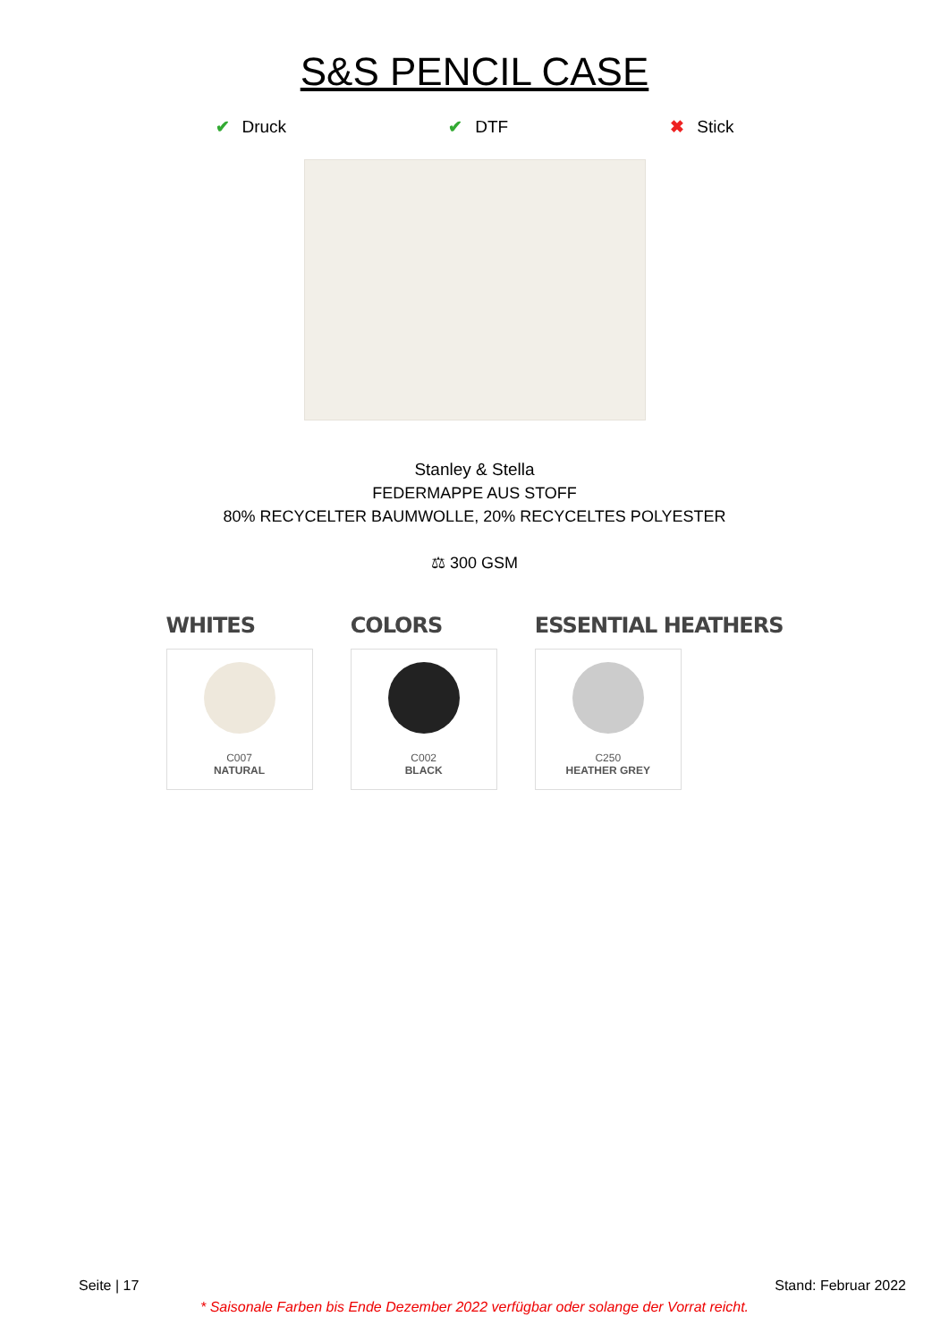S&S PENCIL CASE
✔ Druck ✔ DTF ✖ Stick
Stanley & Stella
FEDERMAPPE AUS STOFF
80% RECYCELTER BAUMWOLLE, 20% RECYCELTES POLYESTER
⚖ 300 GSM
WHITES
C007
NATURAL
COLORS
C002
BLACK
ESSENTIAL HEATHERS
C250
HEATHER GREY
Seite | 17 Stand: Februar 2022
* Saisonale Farben bis Ende Dezember 2022 verfügbar oder solange der Vorrat reicht.